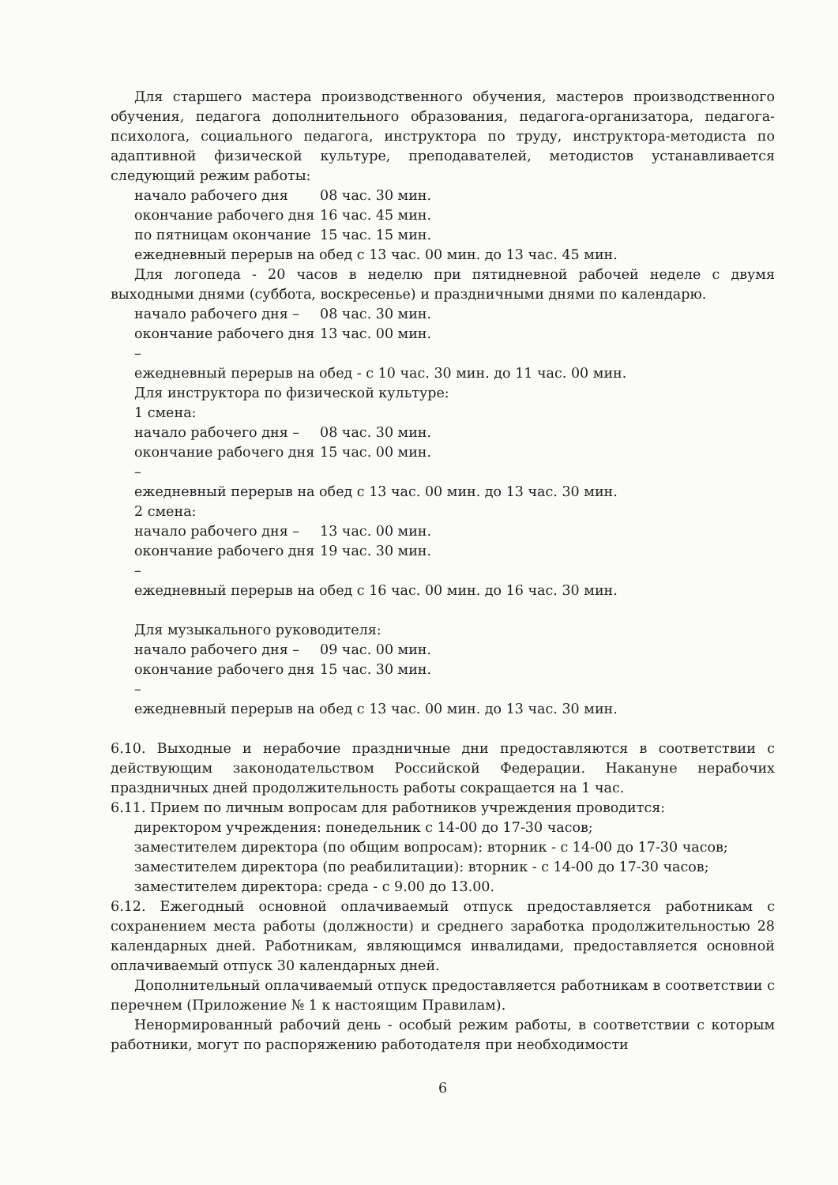Для старшего мастера производственного обучения, мастеров производственного обучения, педагога дополнительного образования, педагога-организатора, педагога-психолога, социального педагога, инструктора по труду, инструктора-методиста по адаптивной физической культуре, преподавателей, методистов устанавливается следующий режим работы:
начало рабочего дня 08 час. 30 мин.
окончание рабочего дня 16 час. 45 мин.
по пятницам окончание 15 час. 15 мин.
ежедневный перерыв на обед с 13 час. 00 мин. до 13 час. 45 мин.
Для логопеда - 20 часов в неделю при пятидневной рабочей неделе с двумя выходными днями (суббота, воскресенье) и праздничными днями по календарю.
начало рабочего дня – 08 час. 30 мин.
окончание рабочего дня – 13 час. 00 мин.
ежедневный перерыв на обед - с 10 час. 30 мин. до 11 час. 00 мин.
Для инструктора по физической культуре:
1 смена:
начало рабочего дня – 08 час. 30 мин.
окончание рабочего дня – 15 час. 00 мин.
ежедневный перерыв на обед с 13 час. 00 мин. до 13 час. 30 мин.
2 смена:
начало рабочего дня – 13 час. 00 мин.
окончание рабочего дня – 19 час. 30 мин.
ежедневный перерыв на обед с 16 час. 00 мин. до 16 час. 30 мин.
Для музыкального руководителя:
начало рабочего дня – 09 час. 00 мин.
окончание рабочего дня – 15 час. 30 мин.
ежедневный перерыв на обед с 13 час. 00 мин. до 13 час. 30 мин.
6.10. Выходные и нерабочие праздничные дни предоставляются в соответствии с действующим законодательством Российской Федерации. Накануне нерабочих праздничных дней продолжительность работы сокращается на 1 час.
6.11. Прием по личным вопросам для работников учреждения проводится:
директором учреждения: понедельник с 14-00 до 17-30 часов;
заместителем директора (по общим вопросам): вторник - с 14-00 до 17-30 часов;
заместителем директора (по реабилитации): вторник - с 14-00 до 17-30 часов;
заместителем директора: среда - с 9.00 до 13.00.
6.12. Ежегодный основной оплачиваемый отпуск предоставляется работникам с сохранением места работы (должности) и среднего заработка продолжительностью 28 календарных дней. Работникам, являющимся инвалидами, предоставляется основной оплачиваемый отпуск 30 календарных дней.
Дополнительный оплачиваемый отпуск предоставляется работникам в соответствии с перечнем (Приложение № 1 к настоящим Правилам).
Ненормированный рабочий день - особый режим работы, в соответствии с которым работники, могут по распоряжению работодателя при необходимости
6